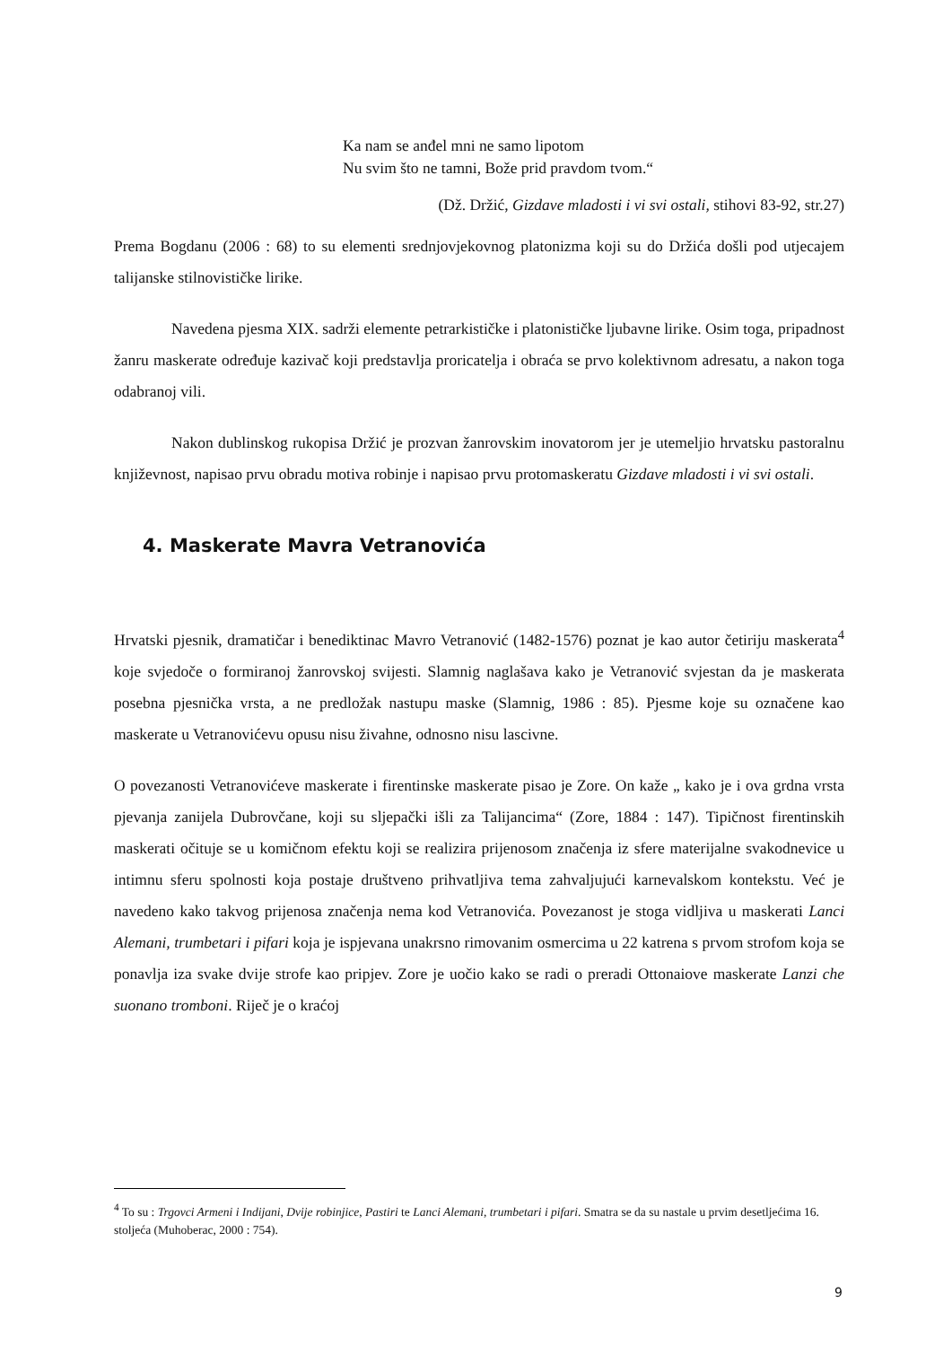Ka nam se anđel mni ne samo lipotom
Nu svim što ne tamni, Bože prid pravdom tvom.“
(Dž. Držić, Gizdave mladosti i vi svi ostali, stihovi 83-92, str.27)
Prema Bogdanu (2006 : 68) to su elementi srednjovjekovnog platonizma koji su do Držića došli pod utjecajem talijanske stilnovističke lirike.
Navedena pjesma XIX. sadrži elemente petrarkističke i platonističke ljubavne lirike. Osim toga, pripadnost žanru maskerate određuje kazivač koji predstavlja proricatelja i obraća se prvo kolektivnom adresatu, a nakon toga odabranoj vili.
Nakon dublinskog rukopisa Držić je prozvan žanrovskim inovatorom jer je utemeljio hrvatsku pastoralnu književnost, napisao prvu obradu motiva robinje i napisao prvu protomaskeratu Gizdave mladosti i vi svi ostali.
4. Maskerate Mavra Vetranovića
Hrvatski pjesnik, dramatičar i benediktinac Mavro Vetranović (1482-1576) poznat je kao autor četiriju maskerata<sup>4</sup> koje svjedoče o formiranoj žanrovskoj svijesti. Slamnig naglašava kako je Vetranović svjestan da je maskerata posebna pjesnička vrsta, a ne predložak nastupu maske (Slamnig, 1986 : 85). Pjesme koje su označene kao maskerate u Vetranovićevu opusu nisu živahne, odnosno nisu lascivne.
O povezanosti Vetranovićeve maskerate i firentinske maskerate pisao je Zore. On kaže „ kako je i ova grdna vrsta pjevanja zanijela Dubrovčane, koji su sljepački išli za Talijancima“ (Zore, 1884 : 147). Tipičnost firentinskih maskerati očituje se u komičnom efektu koji se realizira prijenosom značenja iz sfere materijalne svakodnevice u intimnu sferu spolnosti koja postaje društveno prihvatljiva tema zahvaljujući karnevalskom kontekstu. Već je navedeno kako takvog prijenosa značenja nema kod Vetranovića. Povezanost je stoga vidljiva u maskerati Lanci Alemani, trumbetari i pifari koja je ispjevana unakrsno rimovanim osmercima u 22 katrena s prvom strofom koja se ponavlja iza svake dvije strofe kao pripjev. Zore je uočio kako se radi o preradi Ottonaiove maskerate Lanzi che suonano tromboni. Riječ je o kraćoj
<sup>4</sup> To su : Trgovci Armeni i Indijani, Dvije robinjice, Pastiri te Lanci Alemani, trumbetari i pifari. Smatra se da su nastale u prvim desetljećima 16. stoljeća (Muhoberac, 2000 : 754).
9